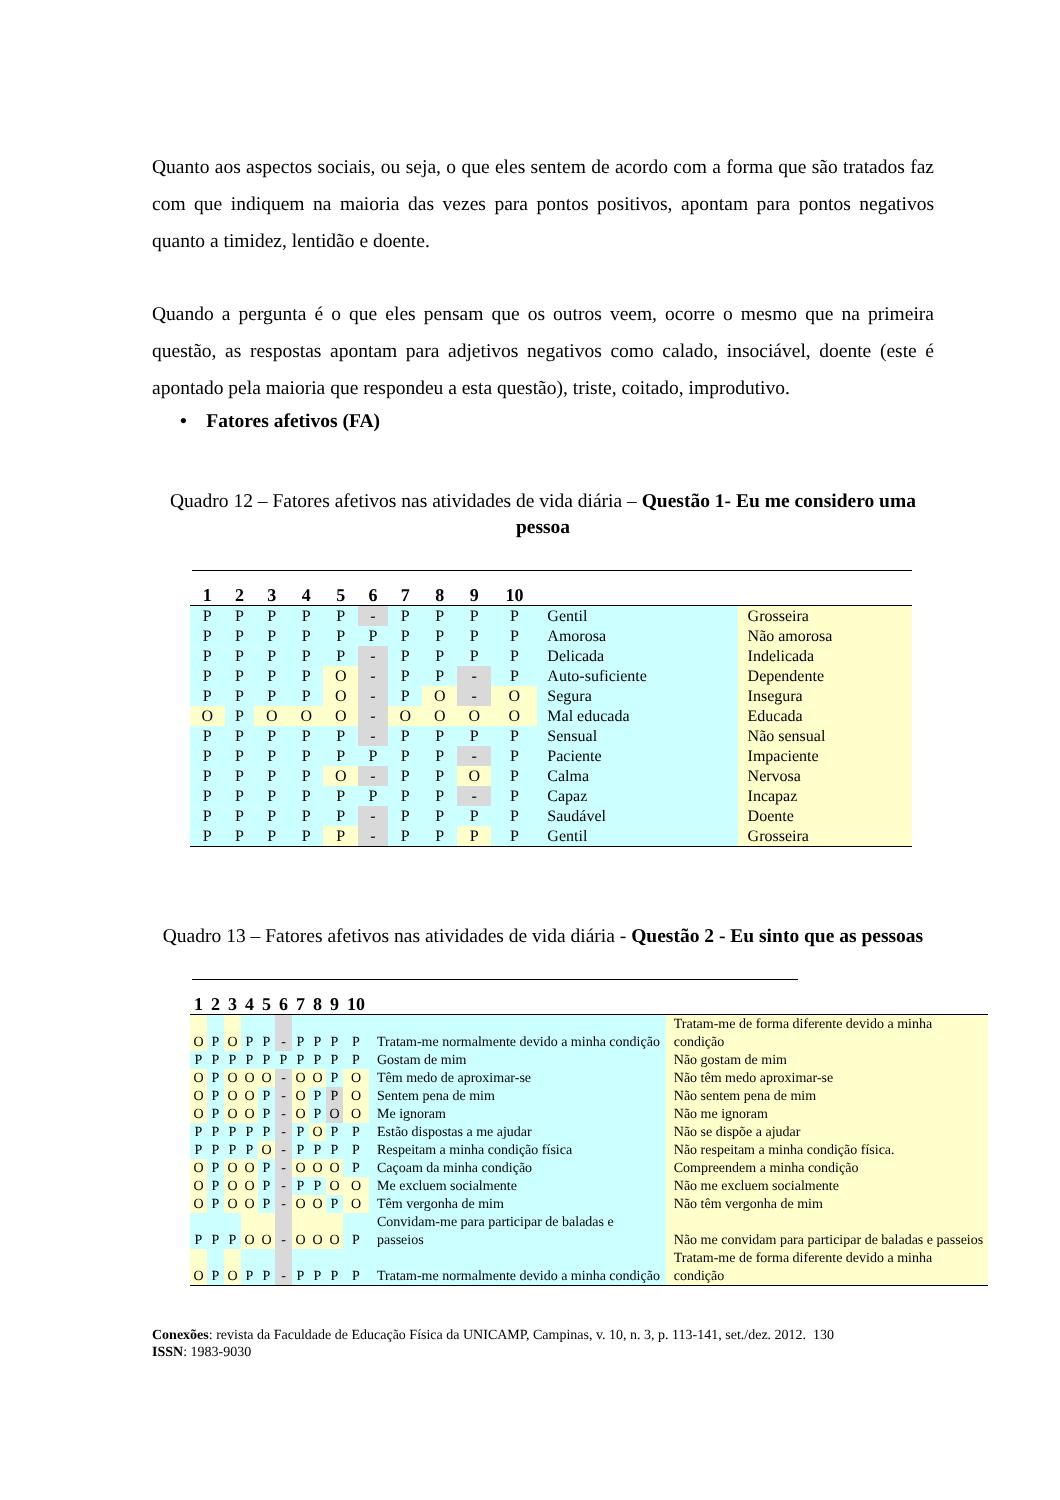Quanto aos aspectos sociais, ou seja, o que eles sentem de acordo com a forma que são tratados faz com que indiquem na maioria das vezes para pontos positivos, apontam para pontos negativos quanto a timidez, lentidão e doente.
Quando a pergunta é o que eles pensam que os outros veem, ocorre o mesmo que na primeira questão, as respostas apontam para adjetivos negativos como calado, insociável, doente (este é apontado pela maioria que respondeu a esta questão), triste, coitado, improdutivo.
• Fatores afetivos (FA)
Quadro 12 – Fatores afetivos nas atividades de vida diária – Questão 1- Eu me considero uma pessoa
| 1 | 2 | 3 | 4 | 5 | 6 | 7 | 8 | 9 | 10 | | |
| --- | --- | --- | --- | --- | --- | --- | --- | --- | --- | --- | --- |
| P | P | P | P | P | - | P | P | P | P | Gentil | Grosseira |
| P | P | P | P | P | P | P | P | P | P | Amorosa | Não amorosa |
| P | P | P | P | P | - | P | P | P | P | Delicada | Indelicada |
| P | P | P | P | O | - | P | P | - | P | Auto-suficiente | Dependente |
| P | P | P | P | O | - | P | O | - | O | Segura | Insegura |
| O | P | O | O | O | - | O | O | O | O | Mal educada | Educada |
| P | P | P | P | P | - | P | P | P | P | Sensual | Não sensual |
| P | P | P | P | P | P | P | P | - | P | Paciente | Impaciente |
| P | P | P | P | O | - | P | P | O | P | Calma | Nervosa |
| P | P | P | P | P | P | P | P | - | P | Capaz | Incapaz |
| P | P | P | P | P | - | P | P | P | P | Saudável | Doente |
| P | P | P | P | P | - | P | P | P | P | Gentil | Grosseira |
Quadro 13 – Fatores afetivos nas atividades de vida diária - Questão 2 - Eu sinto que as pessoas
| 1 | 2 | 3 | 4 | 5 | 6 | 7 | 8 | 9 | 10 | | |
| --- | --- | --- | --- | --- | --- | --- | --- | --- | --- | --- | --- |
| O | P | O | P | P | - | P | P | P | P | Tratam-me normalmente devido a minha condição | Tratam-me de forma diferente devido a minha condição |
| P | P | P | P | P | P | P | P | P | P | Gostam de mim | Não gostam de mim |
| O | P | O | O | O | - | O | O | P | O | Têm medo de aproximar-se | Não têm medo aproximar-se |
| O | P | O | O | P | - | O | P | P | O | Sentem pena de mim | Não sentem pena de mim |
| O | P | O | O | P | - | O | P | O | O | Me ignoram | Não me ignoram |
| P | P | P | P | P | - | P | O | P | P | Estão dispostas a me ajudar | Não se dispõe a ajudar |
| P | P | P | P | O | - | P | P | P | P | Respeitam a minha condição física | Não respeitam a minha condição física. |
| O | P | O | O | P | - | O | O | O | P | Caçoam da minha condição | Compreendem a minha condição |
| O | P | O | O | P | - | P | P | O | O | Me excluem socialmente | Não me excluem socialmente |
| O | P | O | O | P | - | O | O | P | O | Têm vergonha de mim | Não têm vergonha de mim |
| P | P | P | O | O | - | O | O | O | P | Convidam-me para participar de baladas e passeios | Não me convidam para participar de baladas e passeios |
| O | P | O | P | P | - | P | P | P | P | Tratam-me normalmente devido a minha condição | Tratam-me de forma diferente devido a minha condição |
Conexões: revista da Faculdade de Educação Física da UNICAMP, Campinas, v. 10, n. 3, p. 113-141, set./dez. 2012. 130
ISSN: 1983-9030